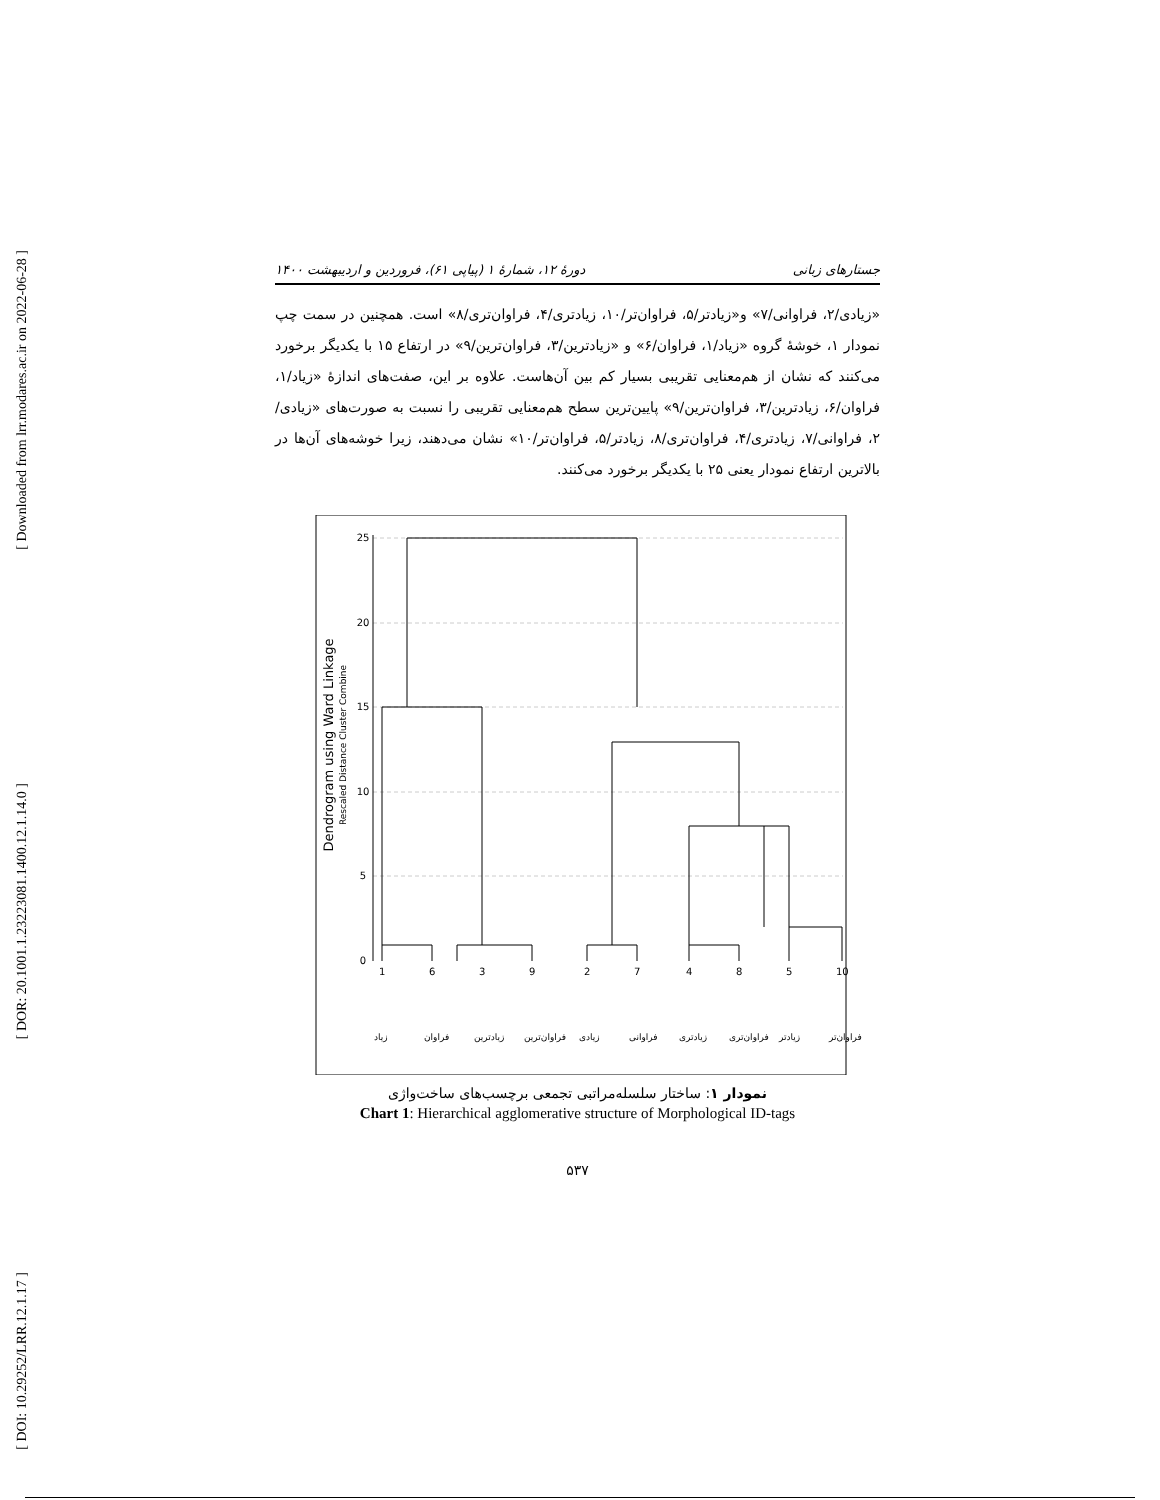[ Downloaded from lrr.modares.ac.ir on 2022-06-28 ]
[ DOR: 20.1001.1.23223081.1400.12.1.14.0 ]
[ DOI: 10.29252/LRR.12.1.17 ]
جستارهای زبانی دورهٔ ۱۲، شمارهٔ ۱ (پیاپی ۶۱)، فروردین و اردیبهشت ۱۴۰۰
«زیادی/۲، فراوانی/۷» و«زیادتر/۵، فراوان‌تر/۱۰، زیادتری/۴، فراوان‌تری/۸» است. همچنین در سمت چپ نمودار ۱، خوشهٔ گروه «زیاد/۱، فراوان/۶» و «زیادترین/۳، فراوان‌ترین/۹» در ارتفاع ۱۵ با یکدیگر برخورد می‌کنند که نشان از هم‌معنایی تقریبی بسیار کم بین آن‌هاست. علاوه بر این، صفت‌های اندازهٔ «زیاد/۱، فراوان/۶، زیادترین/۳، فراوان‌ترین/۹» پایین‌ترین سطح هم‌معنایی تقریبی را نسبت به صورت‌های «زیادی/۲، فراوانی/۷، زیادتری/۴، فراوان‌تری/۸، زیادتر/۵، فراوان‌تر/۱۰» نشان می‌دهند، زیرا خوشه‌های آن‌ها در بالاترین ارتفاع نمودار یعنی ۲۵ با یکدیگر برخورد می‌کنند.
Dendrogram using Ward Linkage
Rescaled Distance Cluster Combine
0
5
10
15
20
25
1
6
3
9
2
7
4
8
5
10
زیاد
فراوان
زیادترین
فراوان‌ترین
زیادی
فراوانی
زیادتری
فراوان‌تری
زیادتر
فراوان‌تر
نمودار ۱: ساختار سلسله‌مراتبی تجمعی برچسب‌های ساخت‌واژی
Chart 1: Hierarchical agglomerative structure of Morphological ID-tags
۵۳۷